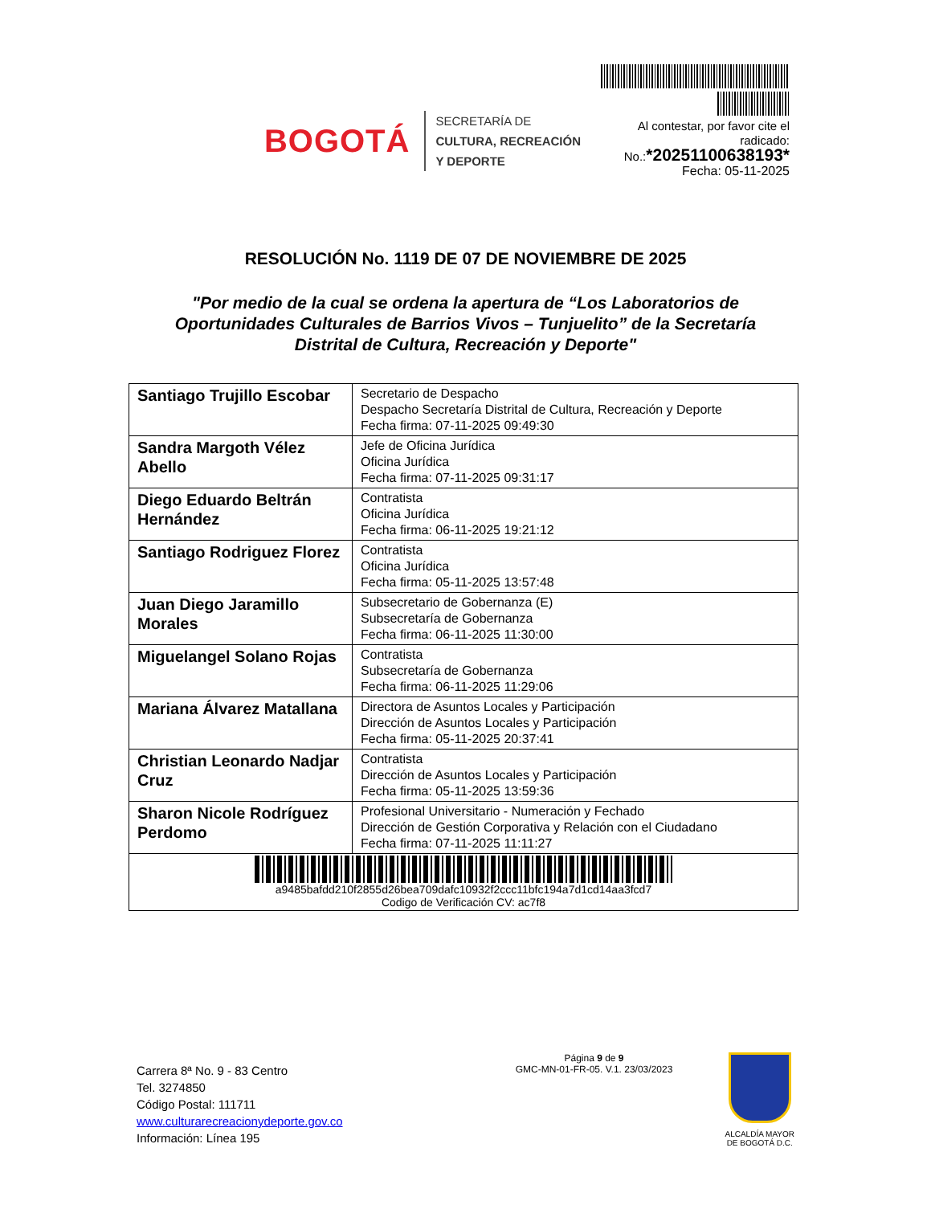BOGOTÁ
SECRETARÍA DE
CULTURA, RECREACIÓN
Y DEPORTE
Al contestar, por favor cite el radicado:
No.:*20251100638193*
Fecha: 05-11-2025
RESOLUCIÓN No. 1119 DE 07 DE NOVIEMBRE DE 2025
"Por medio de la cual se ordena la apertura de “Los Laboratorios de Oportunidades Culturales de Barrios Vivos – Tunjuelito” de la Secretaría Distrital de Cultura, Recreación y Deporte"
| Santiago Trujillo Escobar | Secretario de Despacho Despacho Secretaría Distrital de Cultura, Recreación y Deporte Fecha firma: 07-11-2025 09:49:30 |
| Sandra Margoth Vélez Abello | Jefe de Oficina Jurídica Oficina Jurídica Fecha firma: 07-11-2025 09:31:17 |
| Diego Eduardo Beltrán Hernández | Contratista Oficina Jurídica Fecha firma: 06-11-2025 19:21:12 |
| Santiago Rodriguez Florez | Contratista Oficina Jurídica Fecha firma: 05-11-2025 13:57:48 |
| Juan Diego Jaramillo Morales | Subsecretario de Gobernanza (E) Subsecretaría de Gobernanza Fecha firma: 06-11-2025 11:30:00 |
| Miguelangel Solano Rojas | Contratista Subsecretaría de Gobernanza Fecha firma: 06-11-2025 11:29:06 |
| Mariana Álvarez Matallana | Directora de Asuntos Locales y Participación Dirección de Asuntos Locales y Participación Fecha firma: 05-11-2025 20:37:41 |
| Christian Leonardo Nadjar Cruz | Contratista Dirección de Asuntos Locales y Participación Fecha firma: 05-11-2025 13:59:36 |
| Sharon Nicole Rodríguez Perdomo | Profesional Universitario - Numeración y Fechado Dirección de Gestión Corporativa y Relación con el Ciudadano Fecha firma: 07-11-2025 11:11:27 |
| a9485bafdd210f2855d26bea709dafc10932f2ccc11bfc194a7d1cd14aa3fcd7 Codigo de Verificación CV: ac7f8 | |
Carrera 8ª No. 9 - 83 Centro
Tel. 3274850
Código Postal: 111711
www.culturarecreacionydeporte.gov.co
Información: Línea 195
Página 9 de 9
GMC-MN-01-FR-05. V.1. 23/03/2023
ALCALDÍA MAYOR
DE BOGOTÁ D.C.